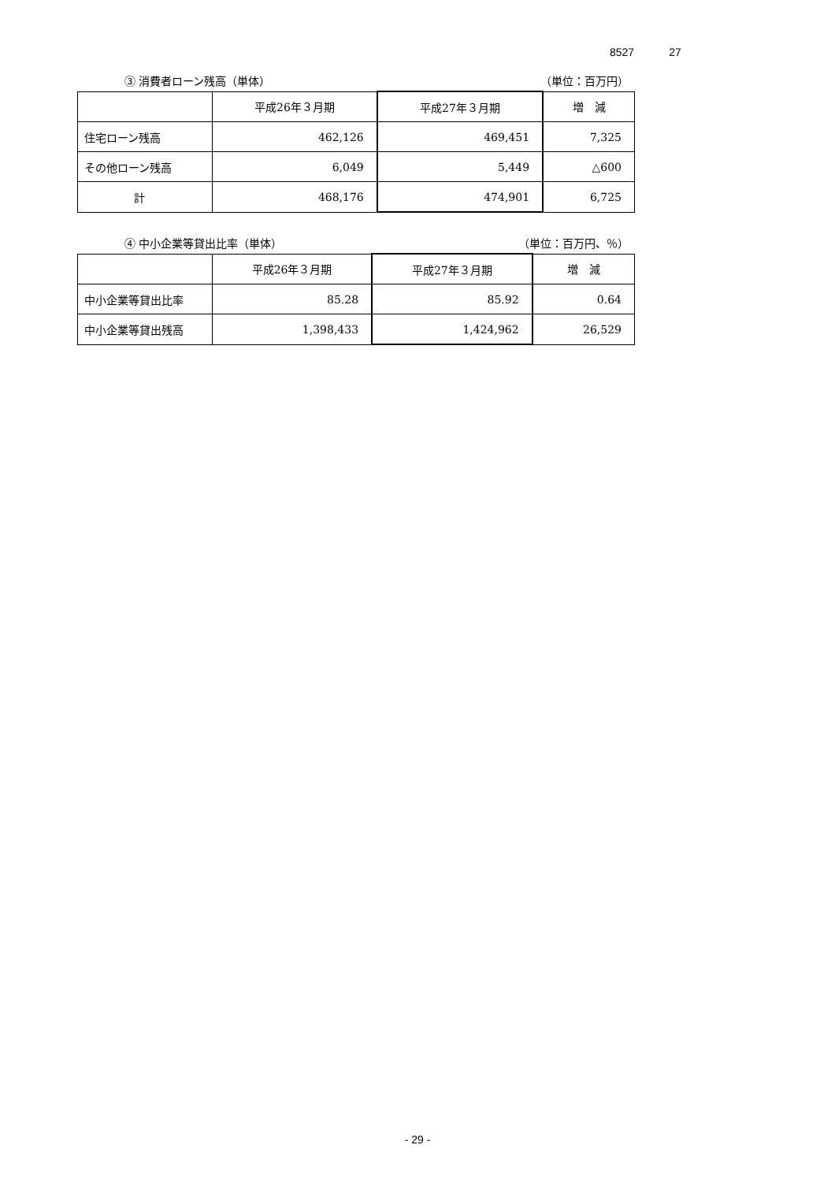8527 27
③ 消費者ローン残高（単体） （単位：百万円）
| | 平成26年３月期 | 平成27年３月期 | 増 減 |
| --- | --- | --- | --- |
| 住宅ローン残高 | 462,126 | 469,451 | 7,325 |
| その他ローン残高 | 6,049 | 5,449 | △600 |
| 計 | 468,176 | 474,901 | 6,725 |
④ 中小企業等貸出比率（単体） （単位：百万円、％）
| | 平成26年３月期 | 平成27年３月期 | 増 減 |
| --- | --- | --- | --- |
| 中小企業等貸出比率 | 85.28 | 85.92 | 0.64 |
| 中小企業等貸出残高 | 1,398,433 | 1,424,962 | 26,529 |
- 29 -